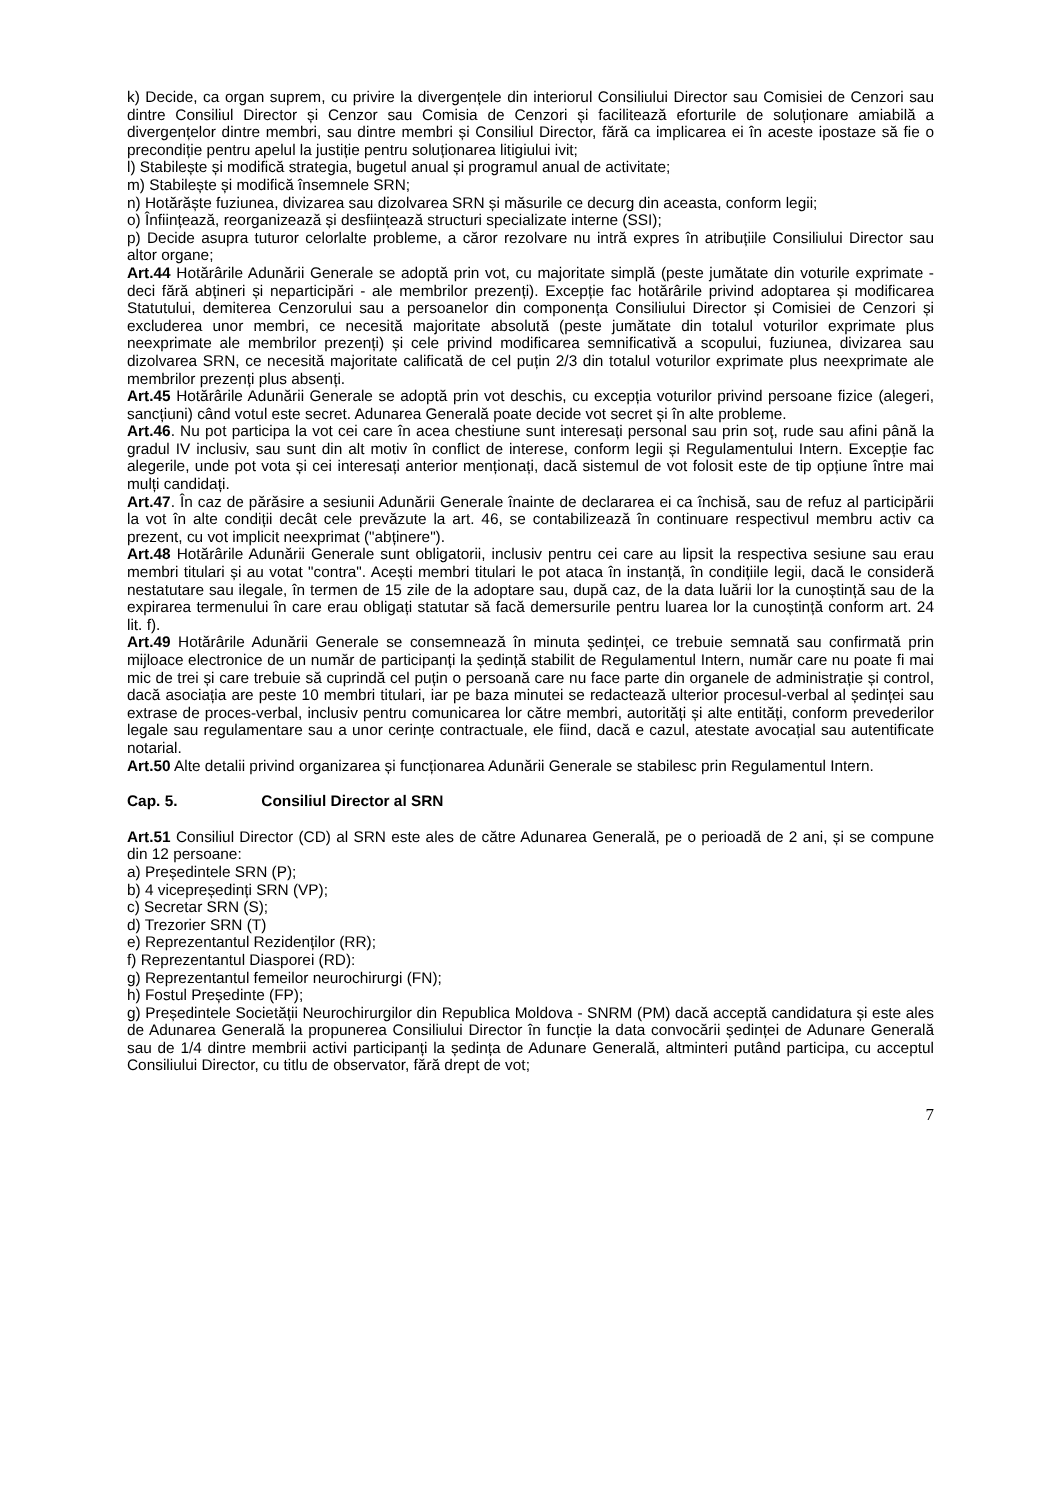k) Decide, ca organ suprem, cu privire la divergențele din interiorul Consiliului Director sau Comisiei de Cenzori sau dintre Consiliul Director și Cenzor sau Comisia de Cenzori și facilitează eforturile de soluționare amiabilă a divergențelor dintre membri, sau dintre membri și Consiliul Director, fără ca implicarea ei în aceste ipostaze să fie o precondiție pentru apelul la justiție pentru soluționarea litigiului ivit;
l) Stabilește și modifică strategia, bugetul anual și programul anual de activitate;
m) Stabilește și modifică însemnele SRN;
n) Hotărăște fuziunea, divizarea sau dizolvarea SRN și măsurile ce decurg din aceasta, conform legii;
o) Înființează, reorganizează și desființează structuri specializate interne (SSI);
p) Decide asupra tuturor celorlalte probleme, a căror rezolvare nu intră expres în atribuțiile Consiliului Director sau altor organe;
Art.44 Hotărârile Adunării Generale se adoptă prin vot, cu majoritate simplă (peste jumătate din voturile exprimate - deci fără abțineri și neparticipări - ale membrilor prezenți). Excepție fac hotărârile privind adoptarea și modificarea Statutului, demiterea Cenzorului sau a persoanelor din componența Consiliului Director și Comisiei de Cenzori și excluderea unor membri, ce necesită majoritate absolută (peste jumătate din totalul voturilor exprimate plus neexprimate ale membrilor prezenți) și cele privind modificarea semnificativă a scopului, fuziunea, divizarea sau dizolvarea SRN, ce necesită majoritate calificată de cel puțin 2/3 din totalul voturilor exprimate plus neexprimate ale membrilor prezenți plus absenți.
Art.45 Hotărârile Adunării Generale se adoptă prin vot deschis, cu excepția voturilor privind persoane fizice (alegeri, sancțiuni) când votul este secret. Adunarea Generală poate decide vot secret și în alte probleme.
Art.46. Nu pot participa la vot cei care în acea chestiune sunt interesați personal sau prin soț, rude sau afini până la gradul IV inclusiv, sau sunt din alt motiv în conflict de interese, conform legii și Regulamentului Intern. Excepție fac alegerile, unde pot vota și cei interesați anterior menționați, dacă sistemul de vot folosit este de tip opțiune între mai mulți candidați.
Art.47. În caz de părăsire a sesiunii Adunării Generale înainte de declararea ei ca închisă, sau de refuz al participării la vot în alte condiții decât cele prevăzute la art. 46, se contabilizează în continuare respectivul membru activ ca prezent, cu vot implicit neexprimat ("abținere").
Art.48 Hotărârile Adunării Generale sunt obligatorii, inclusiv pentru cei care au lipsit la respectiva sesiune sau erau membri titulari și au votat "contra". Acești membri titulari le pot ataca în instanță, în condițiile legii, dacă le consideră nestatutare sau ilegale, în termen de 15 zile de la adoptare sau, după caz, de la data luării lor la cunoștință sau de la expirarea termenului în care erau obligați statutar să facă demersurile pentru luarea lor la cunoștință conform art. 24 lit. f).
Art.49 Hotărârile Adunării Generale se consemnează în minuta ședinței, ce trebuie semnată sau confirmată prin mijloace electronice de un număr de participanți la ședință stabilit de Regulamentul Intern, număr care nu poate fi mai mic de trei și care trebuie să cuprindă cel puțin o persoană care nu face parte din organele de administrație și control, dacă asociația are peste 10 membri titulari, iar pe baza minutei se redactează ulterior procesul-verbal al ședinței sau extrase de proces-verbal, inclusiv pentru comunicarea lor către membri, autorități și alte entități, conform prevederilor legale sau regulamentare sau a unor cerințe contractuale, ele fiind, dacă e cazul, atestate avocațial sau autentificate notarial.
Art.50 Alte detalii privind organizarea și funcționarea Adunării Generale se stabilesc prin Regulamentul Intern.
Cap. 5. Consiliul Director al SRN
Art.51 Consiliul Director (CD) al SRN este ales de către Adunarea Generală, pe o perioadă de 2 ani, și se compune din 12 persoane:
a) Președintele SRN (P);
b) 4 vicepreședinți SRN (VP);
c) Secretar SRN (S);
d) Trezorier SRN (T)
e) Reprezentantul Rezidenților (RR);
f) Reprezentantul Diasporei (RD):
g) Reprezentantul femeilor neurochirurgi (FN);
h) Fostul Președinte (FP);
g) Președintele Societății Neurochirurgilor din Republica Moldova - SNRM (PM) dacă acceptă candidatura și este ales de Adunarea Generală la propunerea Consiliului Director în funcție la data convocării ședinței de Adunare Generală sau de 1/4 dintre membrii activi participanți la ședința de Adunare Generală, altminteri putând participa, cu acceptul Consiliului Director, cu titlu de observator, fără drept de vot;
7